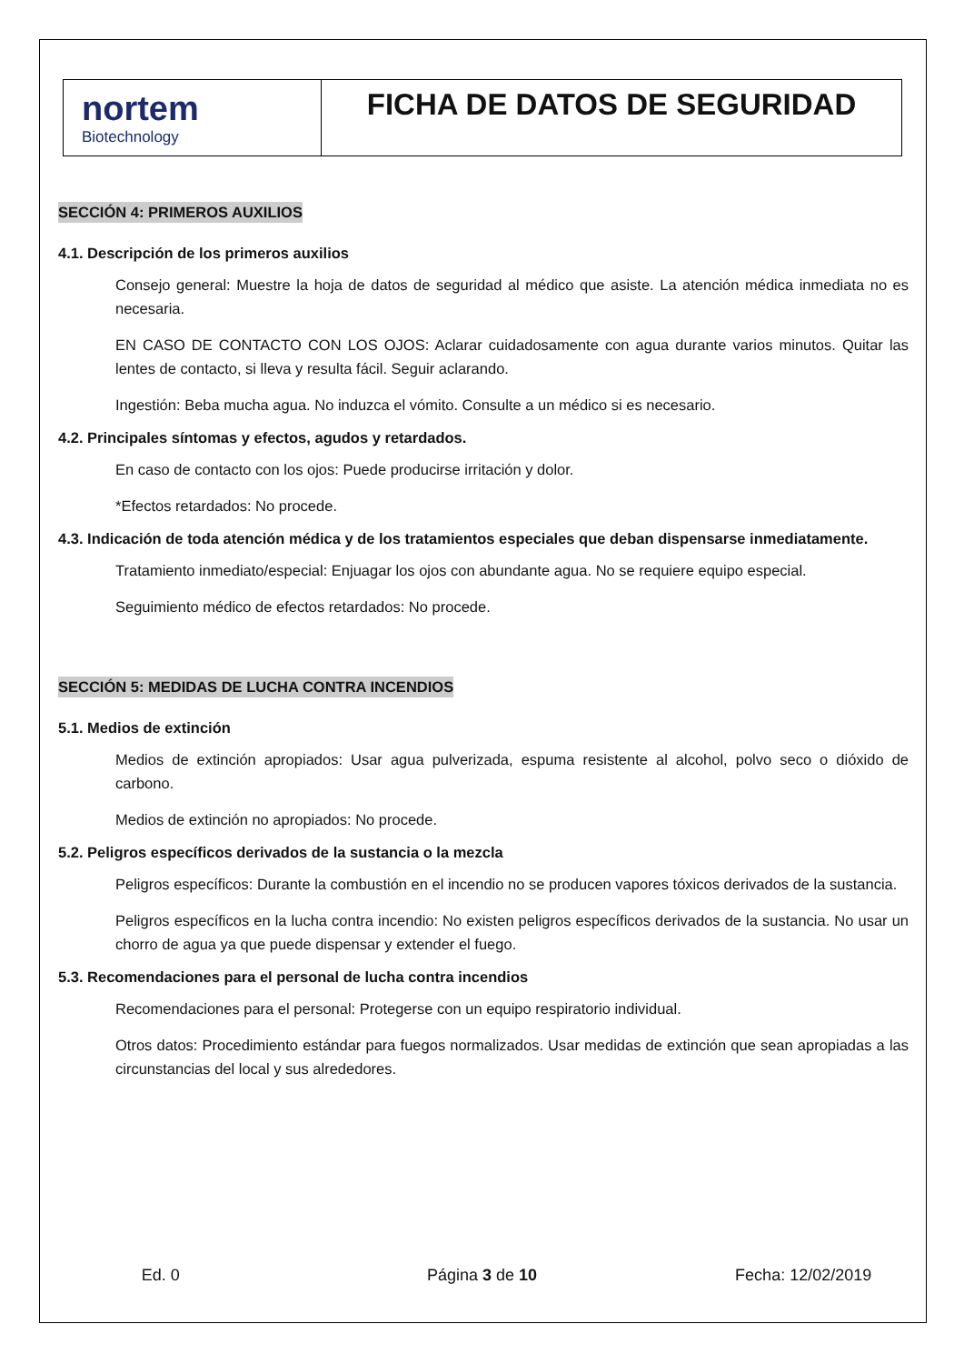| nortem Biotechnology | FICHA DE DATOS DE SEGURIDAD |
SECCIÓN 4: PRIMEROS AUXILIOS
4.1. Descripción de los primeros auxilios
Consejo general: Muestre la hoja de datos de seguridad al médico que asiste. La atención médica inmediata no es necesaria.
EN CASO DE CONTACTO CON LOS OJOS: Aclarar cuidadosamente con agua durante varios minutos. Quitar las lentes de contacto, si lleva y resulta fácil. Seguir aclarando.
Ingestión: Beba mucha agua. No induzca el vómito. Consulte a un médico si es necesario.
4.2. Principales síntomas y efectos, agudos y retardados.
En caso de contacto con los ojos: Puede producirse irritación y dolor.
*Efectos retardados: No procede.
4.3. Indicación de toda atención médica y de los tratamientos especiales que deban dispensarse inmediatamente.
Tratamiento inmediato/especial: Enjuagar los ojos con abundante agua. No se requiere equipo especial.
Seguimiento médico de efectos retardados: No procede.
SECCIÓN 5: MEDIDAS DE LUCHA CONTRA INCENDIOS
5.1. Medios de extinción
Medios de extinción apropiados: Usar agua pulverizada, espuma resistente al alcohol, polvo seco o dióxido de carbono.
Medios de extinción no apropiados: No procede.
5.2. Peligros específicos derivados de la sustancia o la mezcla
Peligros específicos: Durante la combustión en el incendio no se producen vapores tóxicos derivados de la sustancia.
Peligros específicos en la lucha contra incendio: No existen peligros específicos derivados de la sustancia. No usar un chorro de agua ya que puede dispensar y extender el fuego.
5.3. Recomendaciones para el personal de lucha contra incendios
Recomendaciones para el personal: Protegerse con un equipo respiratorio individual.
Otros datos: Procedimiento estándar para fuegos normalizados. Usar medidas de extinción que sean apropiadas a las circunstancias del local y sus alrededores.
Ed. 0 Página 3 de 10 Fecha: 12/02/2019